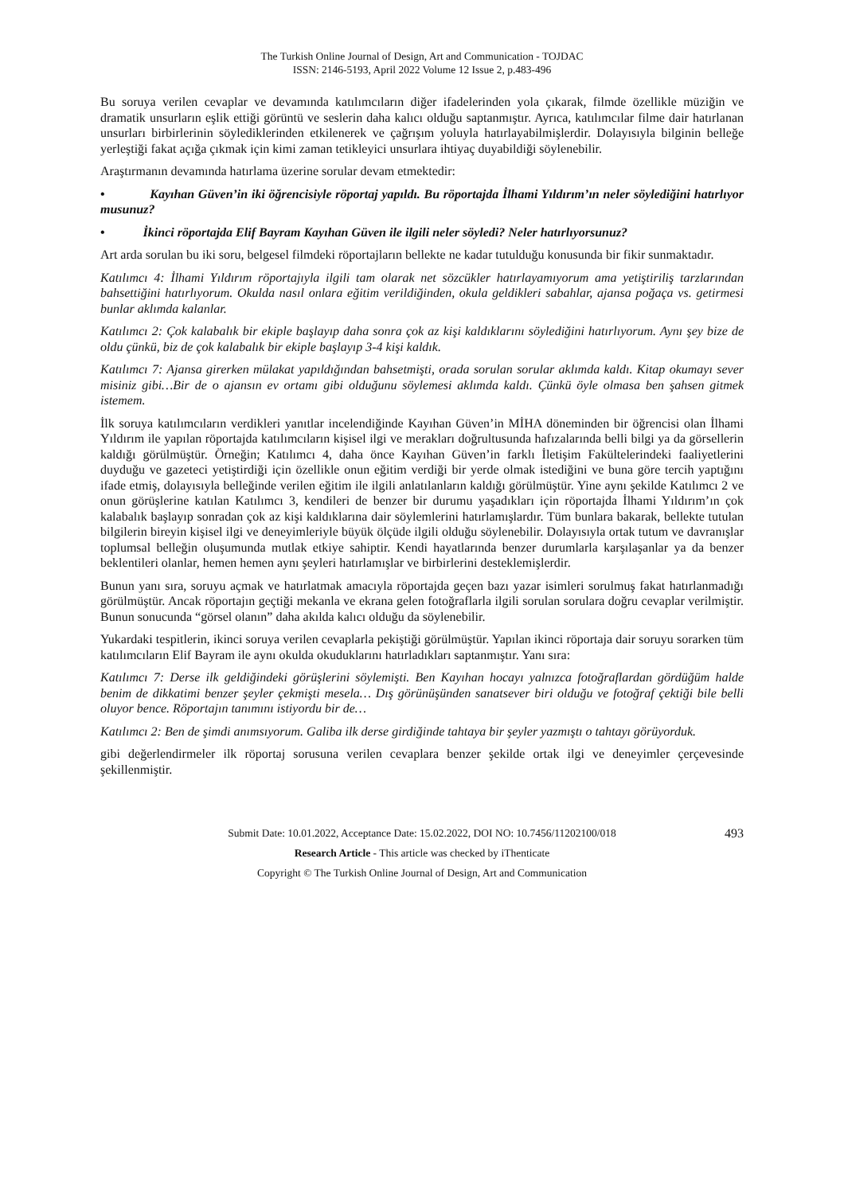The Turkish Online Journal of Design, Art and Communication - TOJDAC
ISSN: 2146-5193, April 2022 Volume 12 Issue 2, p.483-496
Bu soruya verilen cevaplar ve devamında katılımcıların diğer ifadelerinden yola çıkarak, filmde özellikle müziğin ve dramatik unsurların eşlik ettiği görüntü ve seslerin daha kalıcı olduğu saptanmıştır. Ayrıca, katılımcılar filme dair hatırlanan unsurları birbirlerinin söylediklerinden etkilenerek ve çağrışım yoluyla hatırlayabilmişlerdir. Dolayısıyla bilginin belleğe yerleştiği fakat açığa çıkmak için kimi zaman tetikleyici unsurlara ihtiyaç duyabildiği söylenebilir.
Araştırmanın devamında hatırlama üzerine sorular devam etmektedir:
• Kayıhan Güven’in iki öğrencisiyle röportaj yapıldı. Bu röportajda İlhami Yıldırım’ın neler söylediğini hatırlıyor musunuz?
• İkinci röportajda Elif Bayram Kayıhan Güven ile ilgili neler söyledi? Neler hatırlıyorsunuz?
Art arda sorulan bu iki soru, belgesel filmdeki röportajların bellekte ne kadar tutulduğu konusunda bir fikir sunmaktadır.
Katılımcı 4: İlhami Yıldırım röportajıyla ilgili tam olarak net sözcükler hatırlayamıyorum ama yetiştiriliş tarzlarından bahsettiğini hatırlıyorum. Okulda nasıl onlara eğitim verildiğinden, okula geldikleri sabahlar, ajansa poğaça vs. getirmesi bunlar aklımda kalanlar.
Katılımcı 2: Çok kalabalık bir ekiple başlayıp daha sonra çok az kişi kaldıklarını söylediğini hatırlıyorum. Aynı şey bize de oldu çünkü, biz de çok kalabalık bir ekiple başlayıp 3-4 kişi kaldık.
Katılımcı 7: Ajansa girerken mülakat yapıldığından bahsetmişti, orada sorulan sorular aklımda kaldı. Kitap okumayı sever misiniz gibi…Bir de o ajansın ev ortamı gibi olduğunu söylemesi aklımda kaldı. Çünkü öyle olmasa ben şahsen gitmek istemem.
İlk soruya katılımcıların verdikleri yanıtlar incelendiğinde Kayıhan Güven’in MİHA döneminden bir öğrencisi olan İlhami Yıldırım ile yapılan röportajda katılımcıların kişisel ilgi ve merakları doğrultusunda hafızalarında belli bilgi ya da görsellerin kaldığı görülmüştür. Örneğin; Katılımcı 4, daha önce Kayıhan Güven’in farklı İletişim Fakültelerindeki faaliyetlerini duyduğu ve gazeteci yetiştirdiği için özellikle onun eğitim verdiği bir yerde olmak istediğini ve buna göre tercih yaptığını ifade etmiş, dolayısıyla belleğinde verilen eğitim ile ilgili anlatılanların kaldığı görülmüştür. Yine aynı şekilde Katılımcı 2 ve onun görüşlerine katılan Katılımcı 3, kendileri de benzer bir durumu yaşadıkları için röportajda İlhami Yıldırım’ın çok kalabalık başlayıp sonradan çok az kişi kaldıklarına dair söylemlerini hatırlamışlardır. Tüm bunlara bakarak, bellekte tutulan bilgilerin bireyin kişisel ilgi ve deneyimleriyle büyük ölçüde ilgili olduğu söylenebilir. Dolayısıyla ortak tutum ve davranışlar toplumsal belleğin oluşumunda mutlak etkiye sahiptir. Kendi hayatlarında benzer durumlarla karşılaşanlar ya da benzer beklentileri olanlar, hemen hemen aynı şeyleri hatırlamışlar ve birbirlerini desteklemişlerdir.
Bunun yanı sıra, soruyu açmak ve hatırlatmak amacıyla röportajda geçen bazı yazar isimleri sorulmuş fakat hatırlanmadığı görülmüştür. Ancak röportajın geçtiği mekanla ve ekrana gelen fotoğraflarla ilgili sorulan sorulara doğru cevaplar verilmiştir. Bunun sonucunda “görsel olanın” daha akılda kalıcı olduğu da söylenebilir.
Yukardaki tespitlerin, ikinci soruya verilen cevaplarla pekiştiği görülmüştür. Yapılan ikinci röportaja dair soruyu sorarken tüm katılımcıların Elif Bayram ile aynı okulda okuduklarını hatırladıkları saptanmıştır. Yanı sıra:
Katılımcı 7: Derse ilk geldiğindeki görüşlerini söylemişti. Ben Kayıhan hocayı yalnızca fotoğraflardan gördüğüm halde benim de dikkatimi benzer şeyler çekmişti mesela… Dış görünüşünden sanatsever biri olduğu ve fotoğraf çektiği bile belli oluyor bence. Röportajın tanımını istiyordu bir de…
Katılımcı 2: Ben de şimdi anımsıyorum. Galiba ilk derse girdiğinde tahtaya bir şeyler yazmıştı o tahtayı görüyorduk.
gibi değerlendirmeler ilk röportaj sorusuna verilen cevaplara benzer şekilde ortak ilgi ve deneyimler çerçevesinde şekillenmiştir.
Submit Date: 10.01.2022, Acceptance Date: 15.02.2022, DOI NO: 10.7456/11202100/018 493
Research Article - This article was checked by iThenticate
Copyright © The Turkish Online Journal of Design, Art and Communication